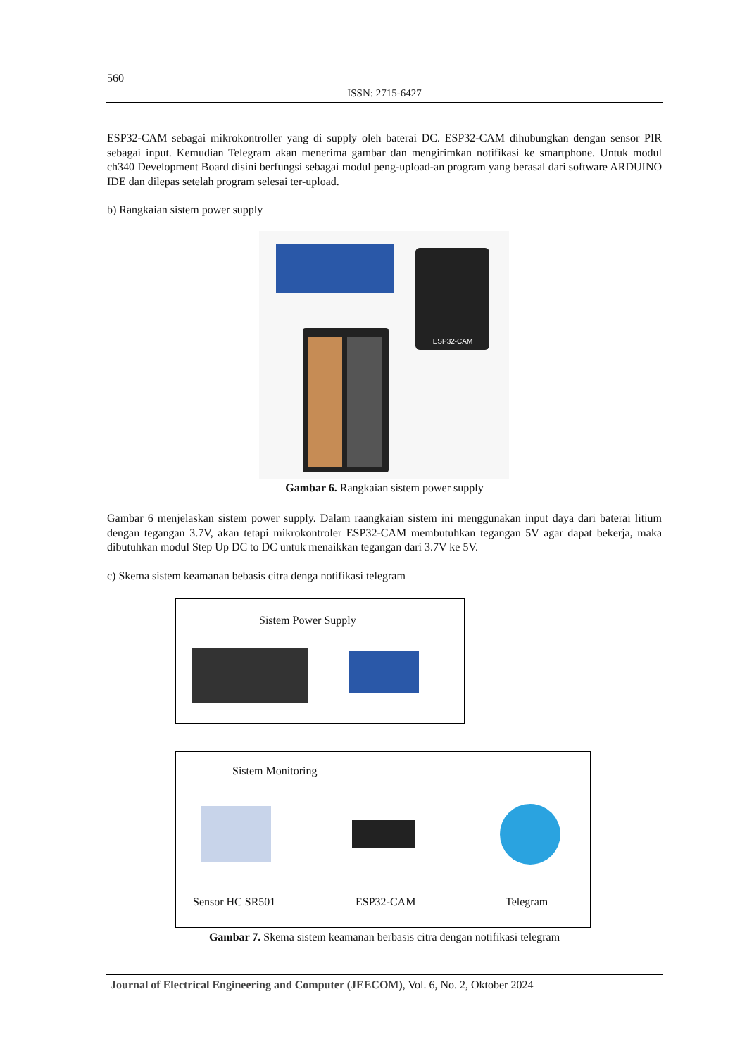560
ISSN: 2715-6427
ESP32-CAM sebagai mikrokontroller yang di supply oleh baterai DC. ESP32-CAM dihubungkan dengan sensor PIR sebagai input. Kemudian Telegram akan menerima gambar dan mengirimkan notifikasi ke smartphone. Untuk modul ch340 Development Board disini berfungsi sebagai modul peng-upload-an program yang berasal dari software ARDUINO IDE dan dilepas setelah program selesai ter-upload.
b) Rangkaian sistem power supply
ESP32-CAM
Gambar 6. Rangkaian sistem power supply
Gambar 6 menjelaskan sistem power supply. Dalam raangkaian sistem ini menggunakan input daya dari baterai litium dengan tegangan 3.7V, akan tetapi mikrokontroler ESP32-CAM membutuhkan tegangan 5V agar dapat bekerja, maka dibutuhkan modul Step Up DC to DC untuk menaikkan tegangan dari 3.7V ke 5V.
c) Skema sistem keamanan bebasis citra denga notifikasi telegram
Sistem Power Supply
Sistem Monitoring
Sensor HC SR501 ESP32-CAM Telegram
Gambar 7. Skema sistem keamanan berbasis citra dengan notifikasi telegram
Journal of Electrical Engineering and Computer (JEECOM), Vol. 6, No. 2, Oktober 2024